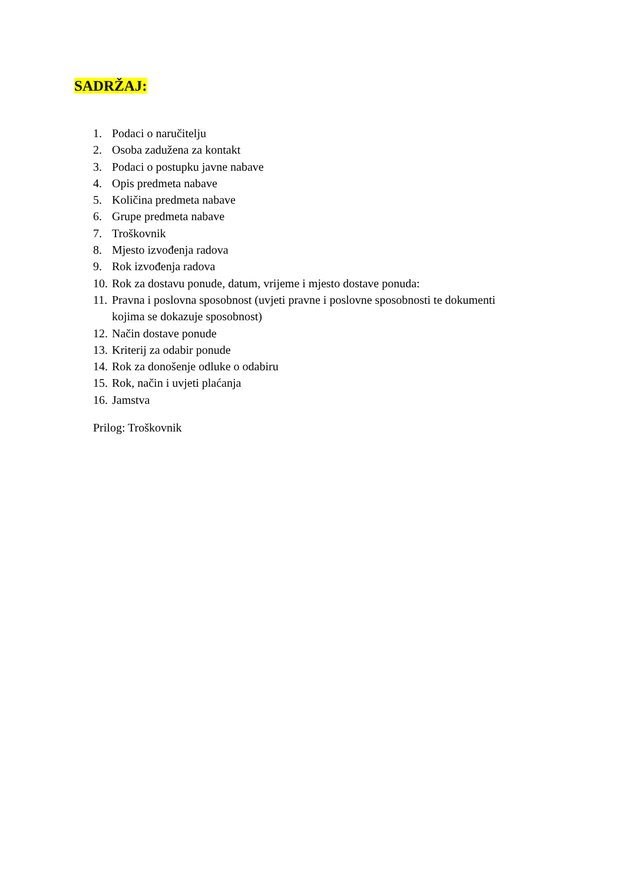SADRŽAJ:
1. Podaci o naručitelju
2. Osoba zadužena za kontakt
3. Podaci o postupku javne nabave
4. Opis predmeta nabave
5. Količina predmeta nabave
6. Grupe predmeta nabave
7. Troškovnik
8. Mjesto izvođenja radova
9. Rok izvođenja radova
10. Rok za dostavu ponude, datum, vrijeme i mjesto dostave ponuda:
11. Pravna i poslovna sposobnost (uvjeti pravne i poslovne sposobnosti te dokumenti kojima se dokazuje sposobnost)
12. Način dostave ponude
13. Kriterij za odabir ponude
14. Rok za donošenje odluke o odabiru
15. Rok, način i uvjeti plaćanja
16. Jamstva
Prilog: Troškovnik